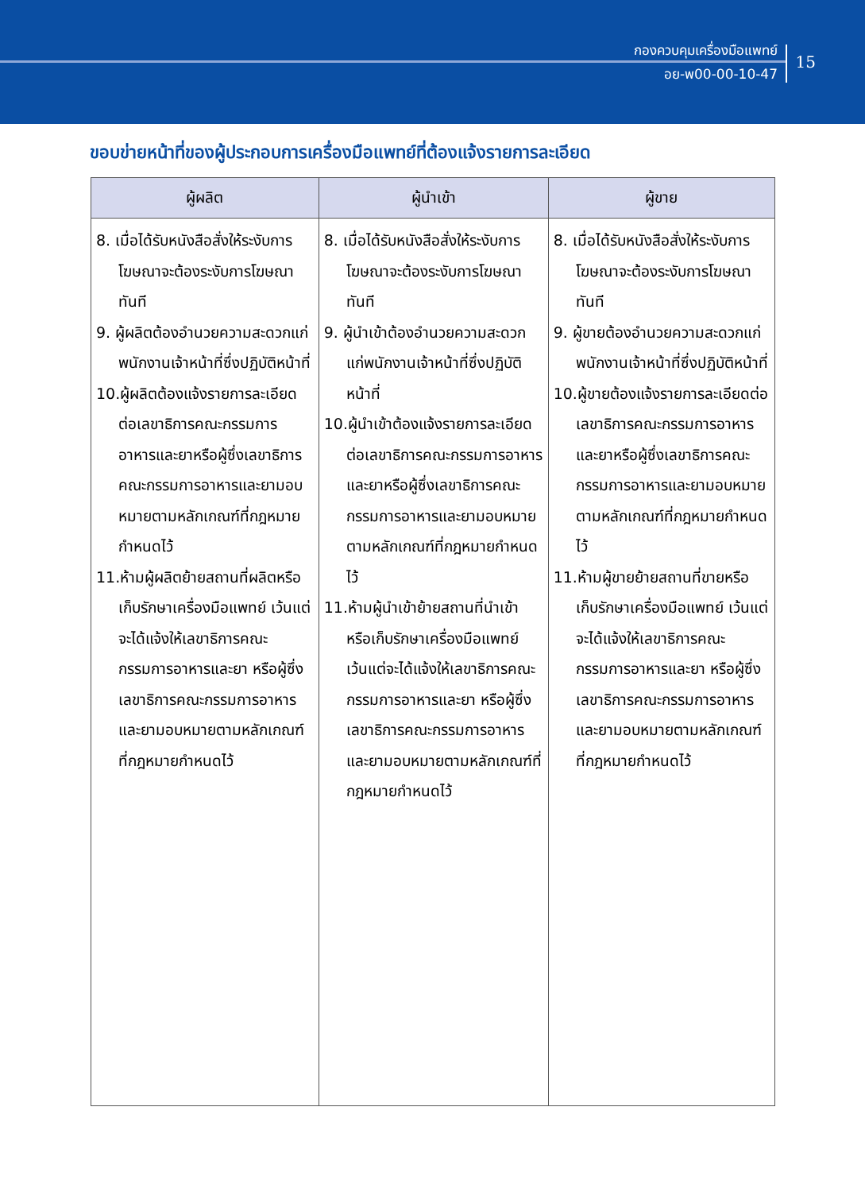กองควบคุมเครื่องมือแพทย์
อย-พ00-00-10-47
15
ขอบข่ายหน้าที่ของผู้ประกอบการเครื่องมือแพทย์ที่ต้องแจ้งรายการละเอียด
| ผู้ผลิต | ผู้นำเข้า | ผู้ขาย |
| --- | --- | --- |
| 8. เมื่อได้รับหนังสือสั่งให้ระงับการโฆษณาจะต้องระงับการโฆษณาทันที 9. ผู้ผลิตต้องอำนวยความสะดวกแก่พนักงานเจ้าหน้าที่ซึ่งปฏิบัติหน้าที่ 10.ผู้ผลิตต้องแจ้งรายการละเอียดต่อเลขาธิการคณะกรรมการอาหารและยาหรือผู้ซึ่งเลขาธิการคณะกรรมการอาหารและยามอบหมายตามหลักเกณฑ์ที่กฎหมายกำหนดไว้ 11.ห้ามผู้ผลิตย้ายสถานที่ผลิตหรือเก็บรักษาเครื่องมือแพทย์ เว้นแต่จะได้แจ้งให้เลขาธิการคณะกรรมการอาหารและยา หรือผู้ซึ่งเลขาธิการคณะกรรมการอาหารและยามอบหมายตามหลักเกณฑ์ที่กฎหมายกำหนดไว้ | 8. เมื่อได้รับหนังสือสั่งให้ระงับการโฆษณาจะต้องระงับการโฆษณาทันที 9. ผู้นำเข้าต้องอำนวยความสะดวกแก่พนักงานเจ้าหน้าที่ซึ่งปฏิบัติหน้าที่ 10.ผู้นำเข้าต้องแจ้งรายการละเอียดต่อเลขาธิการคณะกรรมการอาหารและยาหรือผู้ซึ่งเลขาธิการคณะกรรมการอาหารและยามอบหมายตามหลักเกณฑ์ที่กฎหมายกำหนดไว้ 11.ห้ามผู้นำเข้าย้ายสถานที่นำเข้าหรือเก็บรักษาเครื่องมือแพทย์ เว้นแต่จะได้แจ้งให้เลขาธิการคณะกรรมการอาหารและยา หรือผู้ซึ่งเลขาธิการคณะกรรมการอาหารและยามอบหมายตามหลักเกณฑ์ที่กฎหมายกำหนดไว้ | 8. เมื่อได้รับหนังสือสั่งให้ระงับการโฆษณาจะต้องระงับการโฆษณาทันที 9. ผู้ขายต้องอำนวยความสะดวกแก่พนักงานเจ้าหน้าที่ซึ่งปฏิบัติหน้าที่ 10.ผู้ขายต้องแจ้งรายการละเอียดต่อเลขาธิการคณะกรรมการอาหารและยาหรือผู้ซึ่งเลขาธิการคณะกรรมการอาหารและยามอบหมายตามหลักเกณฑ์ที่กฎหมายกำหนดไว้ 11.ห้ามผู้ขายย้ายสถานที่ขายหรือเก็บรักษาเครื่องมือแพทย์ เว้นแต่จะได้แจ้งให้เลขาธิการคณะกรรมการอาหารและยา หรือผู้ซึ่งเลขาธิการคณะกรรมการอาหารและยามอบหมายตามหลักเกณฑ์ที่กฎหมายกำหนดไว้ |